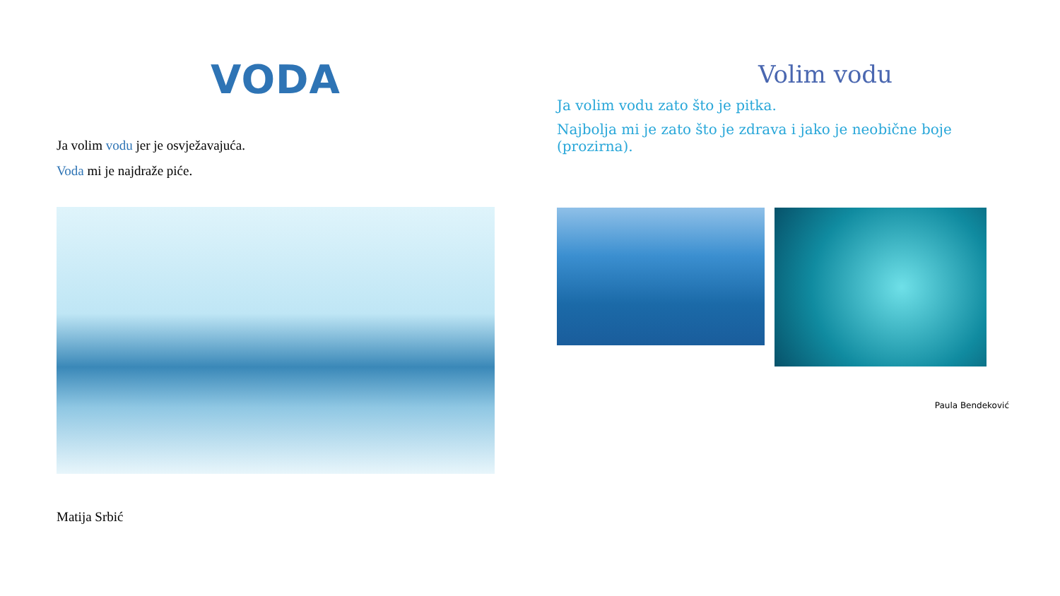VODA
Ja volim vodu jer je osvježavajuća.
Voda mi je najdraže piće.
Matija Srbić
Volim vodu
Ja volim vodu zato što je pitka.
Najbolja mi je zato što je zdrava i jako je neobične boje (prozirna).
Paula Bendeković